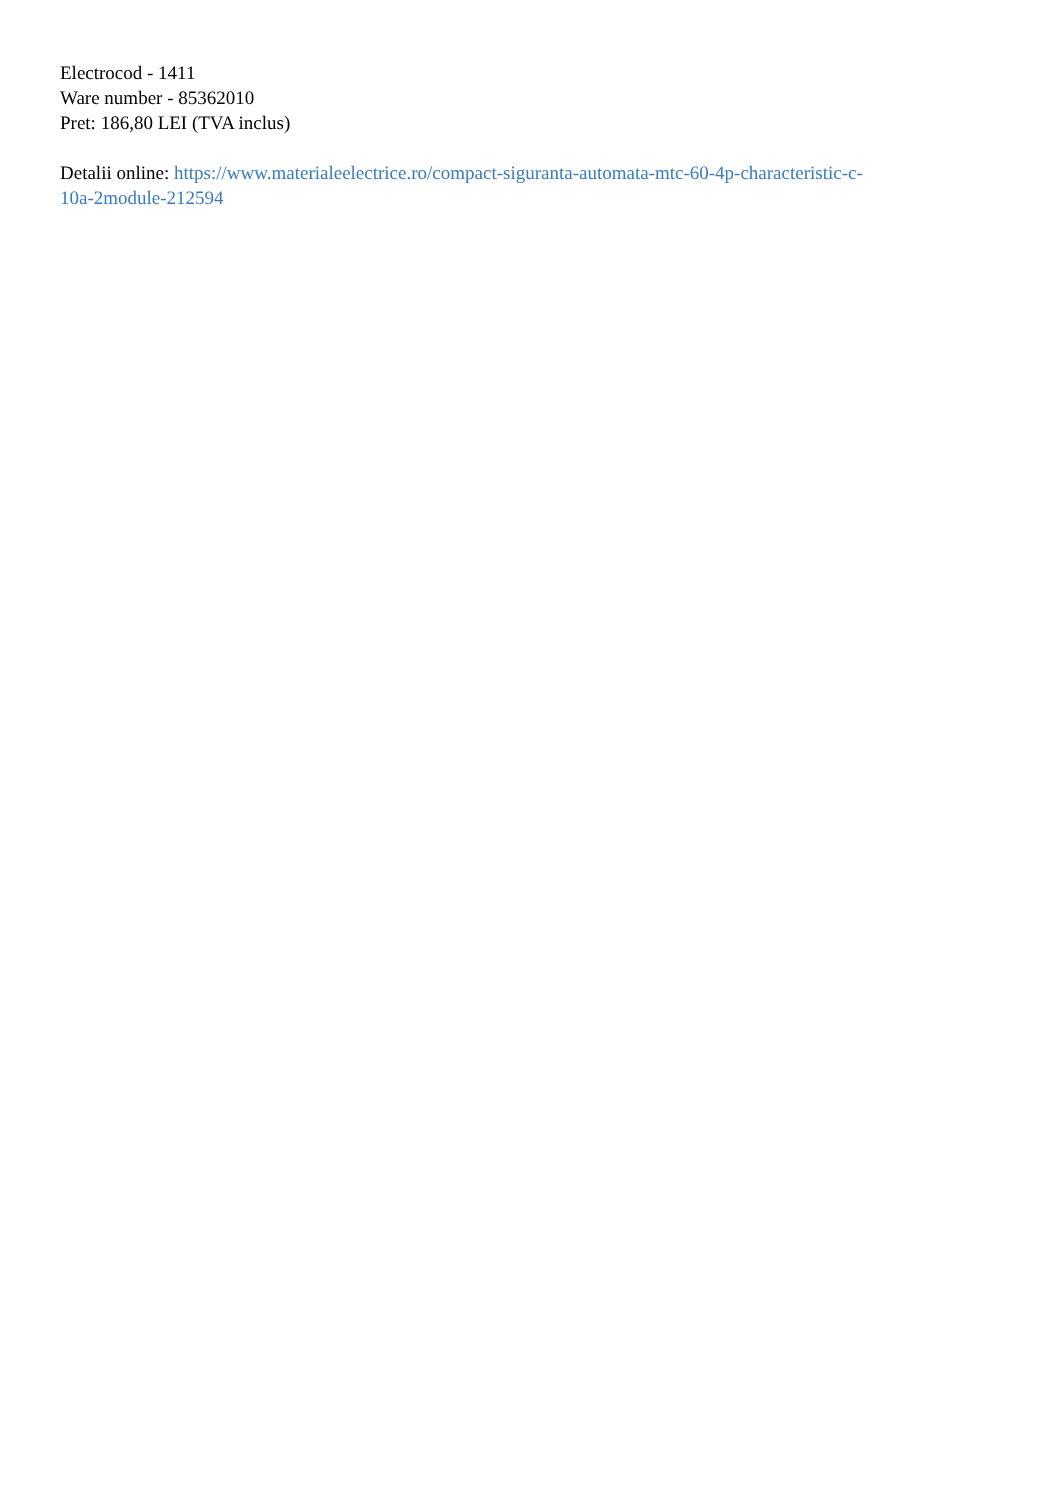Electrocod - 1411
Ware number - 85362010
Pret: 186,80 LEI (TVA inclus)
Detalii online: https://www.materialeelectrice.ro/compact-siguranta-automata-mtc-60-4p-characteristic-c-
10a-2module-212594